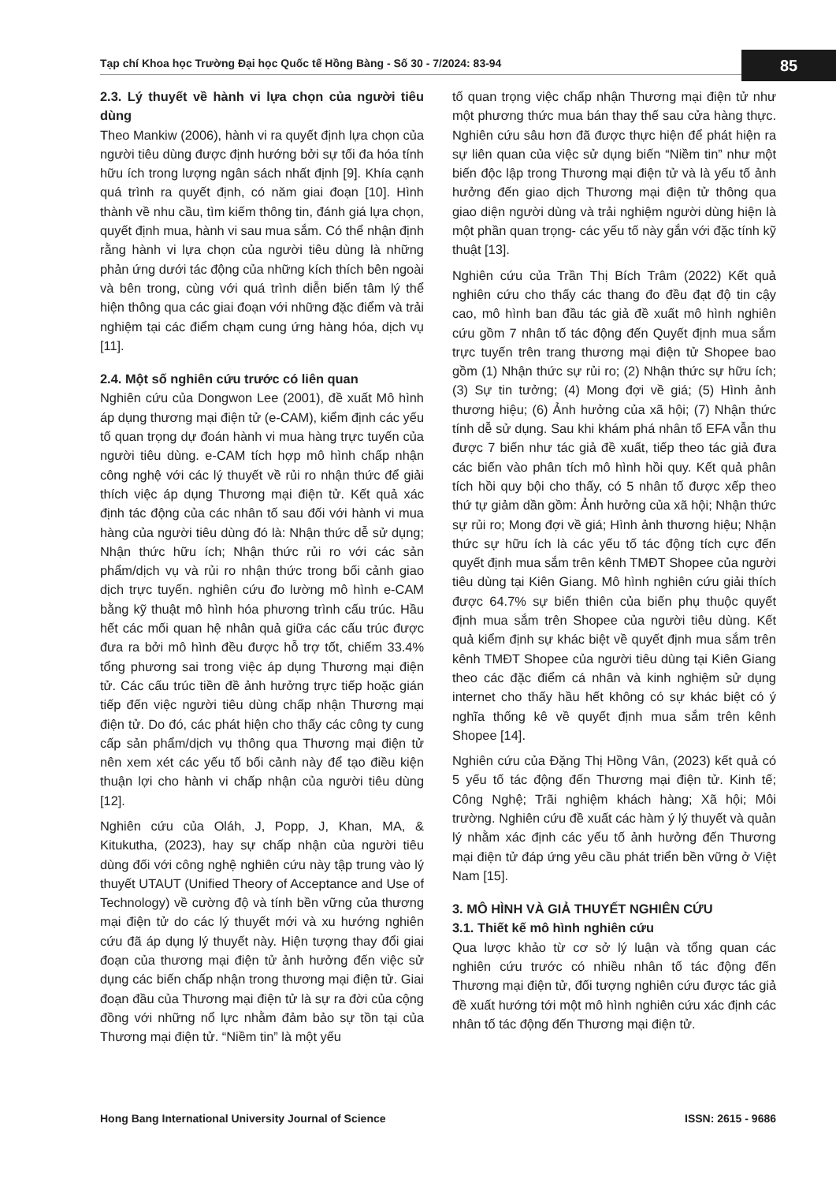Tạp chí Khoa học Trường Đại học Quốc tế Hồng Bàng - Số 30 - 7/2024: 83-94
85
2.3. Lý thuyết về hành vi lựa chọn của người tiêu dùng
Theo Mankiw (2006), hành vi ra quyết định lựa chọn của người tiêu dùng được định hướng bởi sự tối đa hóa tính hữu ích trong lượng ngân sách nhất định [9]. Khía cạnh quá trình ra quyết định, có năm giai đoạn [10]. Hình thành về nhu cầu, tìm kiếm thông tin, đánh giá lựa chọn, quyết định mua, hành vi sau mua sắm. Có thể nhận định rằng hành vi lựa chọn của người tiêu dùng là những phản ứng dưới tác động của những kích thích bên ngoài và bên trong, cùng với quá trình diễn biến tâm lý thể hiện thông qua các giai đoạn với những đặc điểm và trải nghiệm tại các điểm chạm cung ứng hàng hóa, dịch vụ [11].
2.4. Một số nghiên cứu trước có liên quan
Nghiên cứu của Dongwon Lee (2001), đề xuất Mô hình áp dụng thương mại điện tử (e-CAM), kiểm định các yếu tố quan trọng dự đoán hành vi mua hàng trực tuyến của người tiêu dùng. e-CAM tích hợp mô hình chấp nhận công nghệ với các lý thuyết về rủi ro nhận thức để giải thích việc áp dụng Thương mại điện tử. Kết quả xác định tác động của các nhân tố sau đối với hành vi mua hàng của người tiêu dùng đó là: Nhận thức dễ sử dụng; Nhận thức hữu ích; Nhận thức rủi ro với các sản phẩm/dịch vụ và rủi ro nhận thức trong bối cảnh giao dịch trực tuyến. nghiên cứu đo lường mô hình e-CAM bằng kỹ thuật mô hình hóa phương trình cấu trúc. Hầu hết các mối quan hệ nhân quả giữa các cấu trúc được đưa ra bởi mô hình đều được hỗ trợ tốt, chiếm 33.4% tổng phương sai trong việc áp dụng Thương mại điện tử. Các cấu trúc tiền đề ảnh hưởng trực tiếp hoặc gián tiếp đến việc người tiêu dùng chấp nhận Thương mại điện tử. Do đó, các phát hiện cho thấy các công ty cung cấp sản phẩm/dịch vụ thông qua Thương mại điện tử nên xem xét các yếu tố bối cảnh này để tạo điều kiện thuận lợi cho hành vi chấp nhận của người tiêu dùng [12].
Nghiên cứu của Oláh, J, Popp, J, Khan, MA, & Kitukutha, (2023), hay sự chấp nhận của người tiêu dùng đối với công nghệ nghiên cứu này tập trung vào lý thuyết UTAUT (Unified Theory of Acceptance and Use of Technology) về cường độ và tính bền vững của thương mại điện tử do các lý thuyết mới và xu hướng nghiên cứu đã áp dụng lý thuyết này. Hiện tượng thay đổi giai đoạn của thương mại điện tử ảnh hưởng đến việc sử dụng các biến chấp nhận trong thương mại điện tử. Giai đoạn đầu của Thương mại điện tử là sự ra đời của cộng đồng với những nổ lực nhằm đảm bảo sự tồn tại của Thương mại điện tử. “Niềm tin” là một yếu
tố quan trọng việc chấp nhận Thương mại điện tử như một phương thức mua bán thay thế sau cửa hàng thực. Nghiên cứu sâu hơn đã được thực hiện để phát hiện ra sự liên quan của việc sử dụng biến “Niềm tin” như một biến độc lập trong Thương mại điện tử và là yếu tố ảnh hưởng đến giao dịch Thương mại điện tử thông qua giao diện người dùng và trải nghiệm người dùng hiện là một phần quan trọng- các yếu tố này gắn với đặc tính kỹ thuật [13].
Nghiên cứu của Trần Thị Bích Trâm (2022) Kết quả nghiên cứu cho thấy các thang đo đều đạt độ tin cậy cao, mô hình ban đầu tác giả đề xuất mô hình nghiên cứu gồm 7 nhân tố tác động đến Quyết định mua sắm trực tuyến trên trang thương mại điện tử Shopee bao gồm (1) Nhận thức sự rủi ro; (2) Nhận thức sự hữu ích; (3) Sự tin tưởng; (4) Mong đợi về giá; (5) Hình ảnh thương hiệu; (6) Ảnh hưởng của xã hội; (7) Nhận thức tính dễ sử dụng. Sau khi khám phá nhân tố EFA vẫn thu được 7 biến như tác giả đề xuất, tiếp theo tác giả đưa các biến vào phân tích mô hình hồi quy. Kết quả phân tích hồi quy bội cho thấy, có 5 nhân tố được xếp theo thứ tự giảm dần gồm: Ảnh hưởng của xã hội; Nhận thức sự rủi ro; Mong đợi về giá; Hình ảnh thương hiệu; Nhận thức sự hữu ích là các yếu tố tác động tích cực đến quyết định mua sắm trên kênh TMĐT Shopee của người tiêu dùng tại Kiên Giang. Mô hình nghiên cứu giải thích được 64.7% sự biến thiên của biến phụ thuộc quyết định mua sắm trên Shopee của người tiêu dùng. Kết quả kiểm định sự khác biệt về quyết định mua sắm trên kênh TMĐT Shopee của người tiêu dùng tại Kiên Giang theo các đặc điểm cá nhân và kinh nghiệm sử dụng internet cho thấy hầu hết không có sự khác biệt có ý nghĩa thống kê về quyết định mua sắm trên kênh Shopee [14].
Nghiên cứu của Đặng Thị Hồng Vân, (2023) kết quả có 5 yếu tố tác động đến Thương mại điện tử. Kinh tế; Công Nghệ; Trãi nghiệm khách hàng; Xã hội; Môi trường. Nghiên cứu đề xuất các hàm ý lý thuyết và quản lý nhằm xác định các yếu tố ảnh hưởng đến Thương mại điện tử đáp ứng yêu cầu phát triển bền vững ở Việt Nam [15].
3. MÔ HÌNH VÀ GIẢ THUYẾT NGHIÊN CỨU
3.1. Thiết kế mô hình nghiên cứu
Qua lược khảo từ cơ sở lý luận và tổng quan các nghiên cứu trước có nhiều nhân tố tác động đến Thương mại điện tử, đối tượng nghiên cứu được tác giả đề xuất hướng tới một mô hình nghiên cứu xác định các nhân tố tác động đến Thương mại điện tử.
Hong Bang International University Journal of Science ISSN: 2615 - 9686